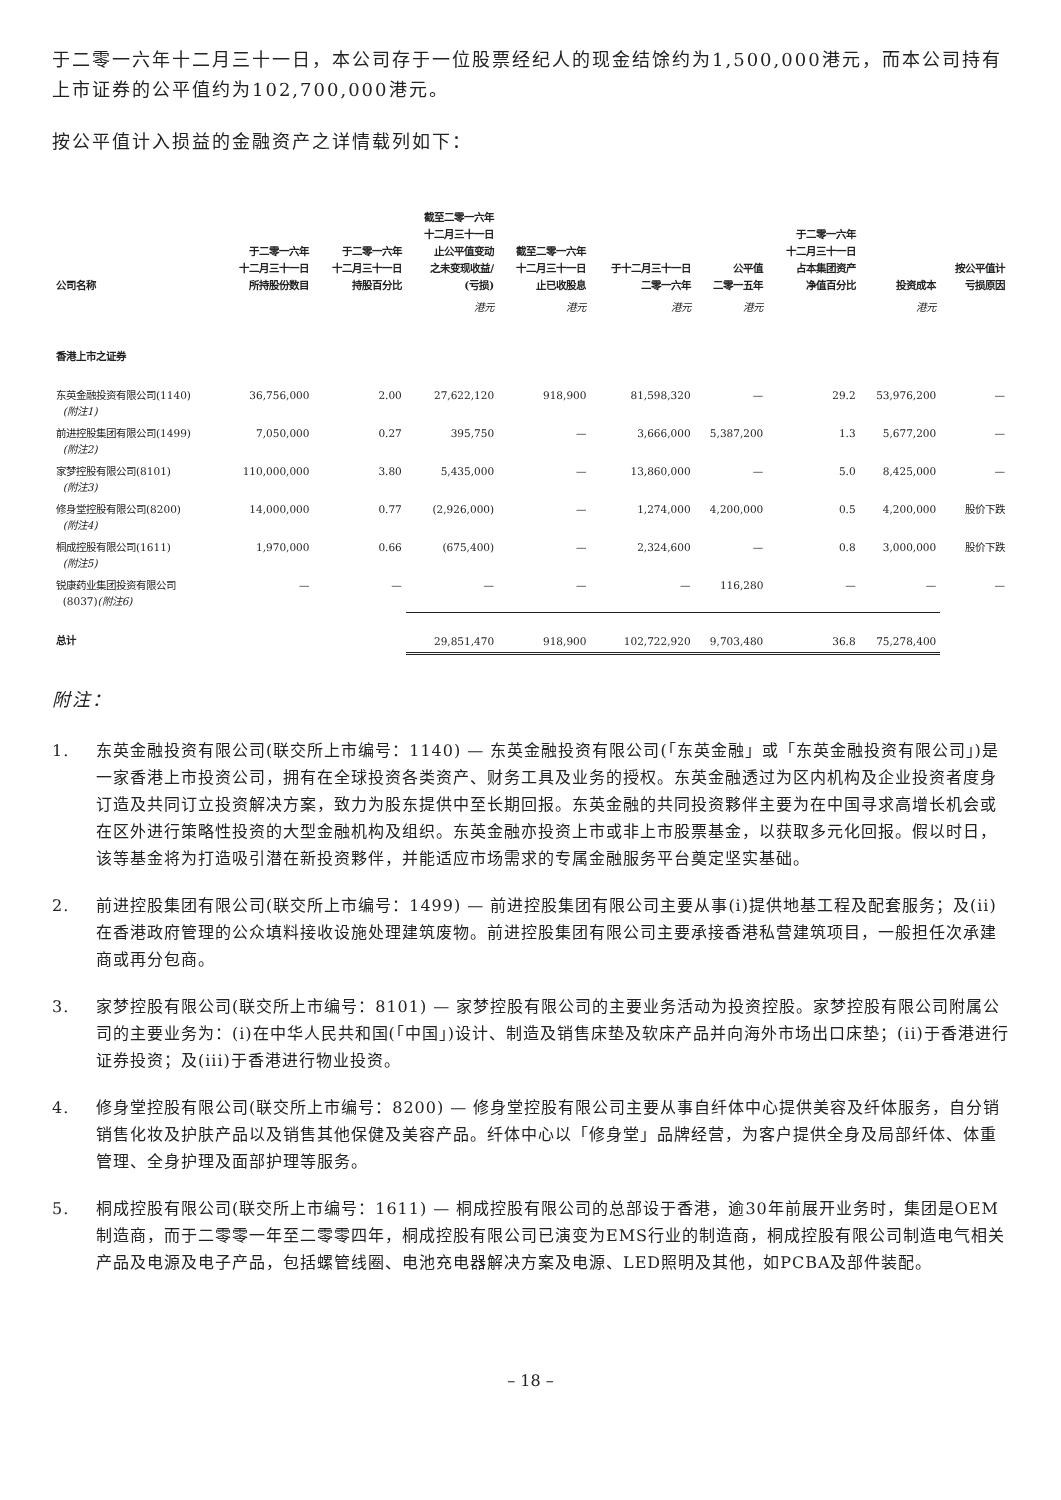于二零一六年十二月三十一日，本公司存于一位股票经纪人的现金结馀约为1,500,000港元，而本公司持有上市证券的公平值约为102,700,000港元。
按公平值计入损益的金融资产之详情载列如下：
| 公司名称 | 于二零一六年 十二月三十一日 所持股份数目 | 于二零一六年 十二月三十一日 持股百分比 | 截至二零一六年 十二月三十一日 止公平值变动 之未变现收益/ (亏损) | 截至二零一六年 十二月三十一日 止已收股息 | 于十二月三十一日 二零一六年 | 公平值 二零一五年 | 于二零一六年 十二月三十一日 占本集团资产 净值百分比 | 投资成本 | 按公平值计 亏损原因 |
| --- | --- | --- | --- | --- | --- | --- | --- | --- | --- |
| | | | 港元 | 港元 | 港元 | 港元 | | 港元 | |
| 香港上市之证券 | | | | | | | | | |
| 东英金融投资有限公司(1140) (附注1) | 36,756,000 | 2.00 | 27,622,120 | 918,900 | 81,598,320 | — | 29.2 | 53,976,200 | — |
| 前进控股集团有限公司(1499) (附注2) | 7,050,000 | 0.27 | 395,750 | — | 3,666,000 | 5,387,200 | 1.3 | 5,677,200 | — |
| 家梦控股有限公司(8101) (附注3) | 110,000,000 | 3.80 | 5,435,000 | — | 13,860,000 | — | 5.0 | 8,425,000 | — |
| 修身堂控股有限公司(8200) (附注4) | 14,000,000 | 0.77 | (2,926,000) | — | 1,274,000 | 4,200,000 | 0.5 | 4,200,000 | 股价下跌 |
| 桐成控股有限公司(1611) (附注5) | 1,970,000 | 0.66 | (675,400) | — | 2,324,600 | — | 0.8 | 3,000,000 | 股价下跌 |
| 锐康药业集团投资有限公司 (8037) (附注6) | — | — | — | — | — | 116,280 | — | — | — |
| 总计 | | | 29,851,470 | 918,900 | 102,722,920 | 9,703,480 | 36.8 | 75,278,400 | |
附注：
1. 东英金融投资有限公司(联交所上市编号：1140) — 东英金融投资有限公司(「东英金融」或「东英金融投资有限公司」)是一家香港上市投资公司，拥有在全球投资各类资产、财务工具及业务的授权。东英金融透过为区内机构及企业投资者度身订造及共同订立投资解决方案，致力为股东提供中至长期回报。东英金融的共同投资夥伴主要为在中国寻求高增长机会或在区外进行策略性投资的大型金融机构及组织。东英金融亦投资上市或非上市股票基金，以获取多元化回报。假以时日，该等基金将为打造吸引潜在新投资夥伴，并能适应市场需求的专属金融服务平台奠定坚实基础。
2. 前进控股集团有限公司(联交所上市编号：1499) — 前进控股集团有限公司主要从事(i)提供地基工程及配套服务；及(ii)在香港政府管理的公众填料接收设施处理建筑废物。前进控股集团有限公司主要承接香港私营建筑项目，一般担任次承建商或再分包商。
3. 家梦控股有限公司(联交所上市编号：8101) — 家梦控股有限公司的主要业务活动为投资控股。家梦控股有限公司附属公司的主要业务为：(i)在中华人民共和国(「中国」)设计、制造及销售床垫及软床产品并向海外市场出口床垫；(ii)于香港进行证券投资；及(iii)于香港进行物业投资。
4. 修身堂控股有限公司(联交所上市编号：8200) — 修身堂控股有限公司主要从事自纤体中心提供美容及纤体服务，自分销销售化妆及护肤产品以及销售其他保健及美容产品。纤体中心以「修身堂」品牌经营，为客户提供全身及局部纤体、体重管理、全身护理及面部护理等服务。
5. 桐成控股有限公司(联交所上市编号：1611) — 桐成控股有限公司的总部设于香港，逾30年前展开业务时，集团是OEM制造商，而于二零零一年至二零零四年，桐成控股有限公司已演变为EMS行业的制造商，桐成控股有限公司制造电气相关产品及电源及电子产品，包括螺管线圈、电池充电器解决方案及电源、LED照明及其他，如PCBA及部件装配。
– 18 –